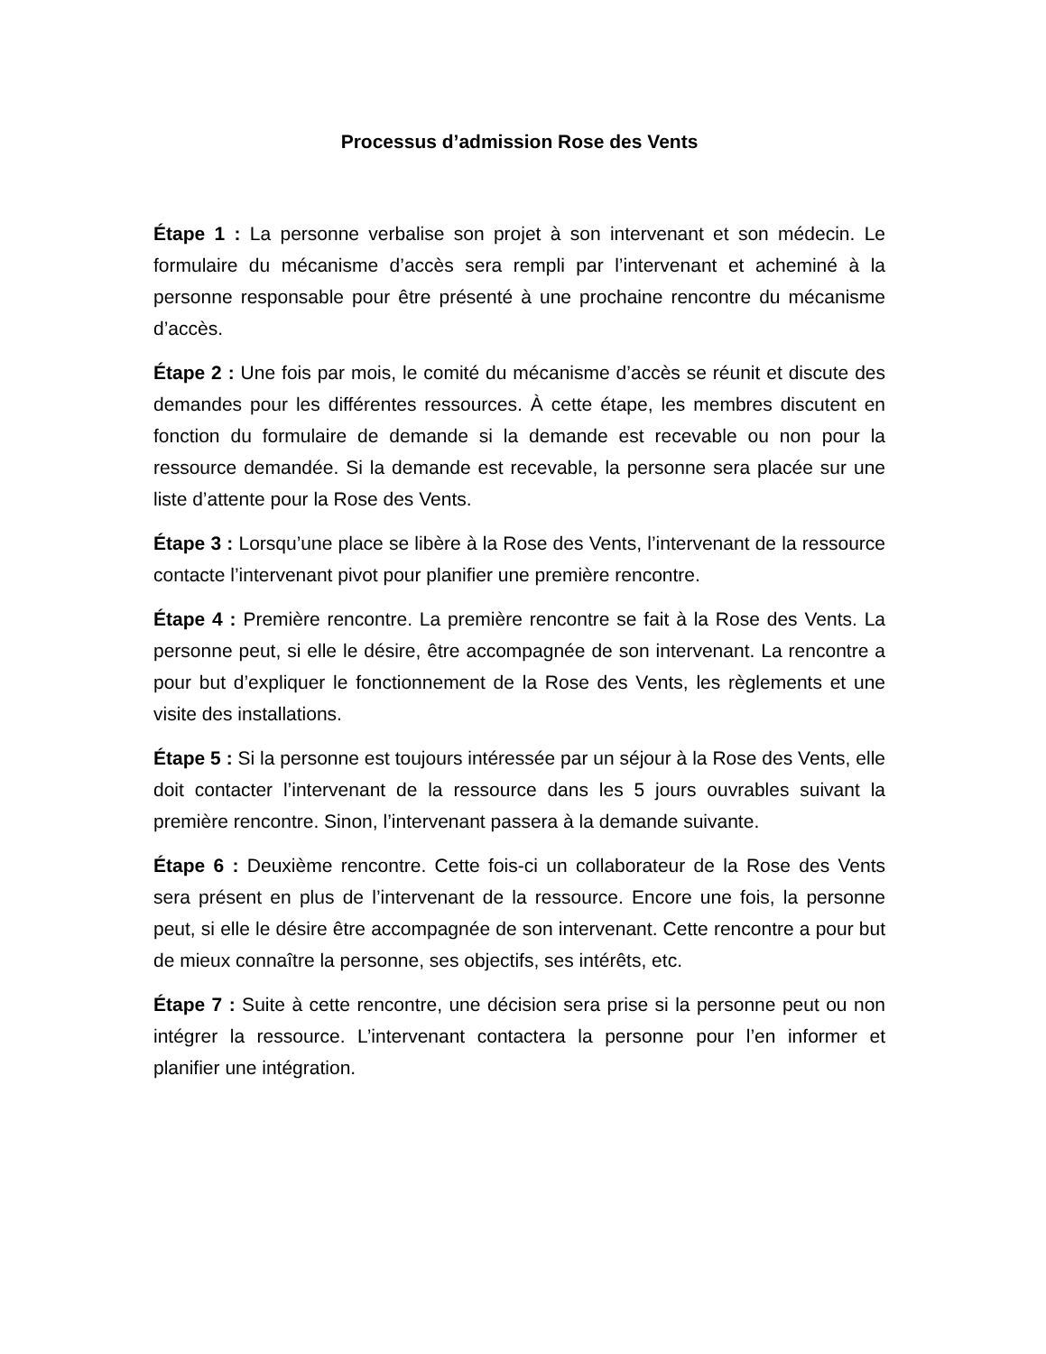Processus d’admission Rose des Vents
Étape 1 : La personne verbalise son projet à son intervenant et son médecin. Le formulaire du mécanisme d’accès sera rempli par l’intervenant et acheminé à la personne responsable pour être présenté à une prochaine rencontre du mécanisme d’accès.
Étape 2 : Une fois par mois, le comité du mécanisme d’accès se réunit et discute des demandes pour les différentes ressources. À cette étape, les membres discutent en fonction du formulaire de demande si la demande est recevable ou non pour la ressource demandée. Si la demande est recevable, la personne sera placée sur une liste d’attente pour la Rose des Vents.
Étape 3 : Lorsqu’une place se libère à la Rose des Vents, l’intervenant de la ressource contacte l’intervenant pivot pour planifier une première rencontre.
Étape 4 : Première rencontre. La première rencontre se fait à la Rose des Vents. La personne peut, si elle le désire, être accompagnée de son intervenant. La rencontre a pour but d’expliquer le fonctionnement de la Rose des Vents, les règlements et une visite des installations.
Étape 5 : Si la personne est toujours intéressée par un séjour à la Rose des Vents, elle doit contacter l’intervenant de la ressource dans les 5 jours ouvrables suivant la première rencontre. Sinon, l’intervenant passera à la demande suivante.
Étape 6 : Deuxième rencontre. Cette fois-ci un collaborateur de la Rose des Vents sera présent en plus de l’intervenant de la ressource. Encore une fois, la personne peut, si elle le désire être accompagnée de son intervenant. Cette rencontre a pour but de mieux connaître la personne, ses objectifs, ses intérêts, etc.
Étape 7 : Suite à cette rencontre, une décision sera prise si la personne peut ou non intégrer la ressource. L’intervenant contactera la personne pour l’en informer et planifier une intégration.